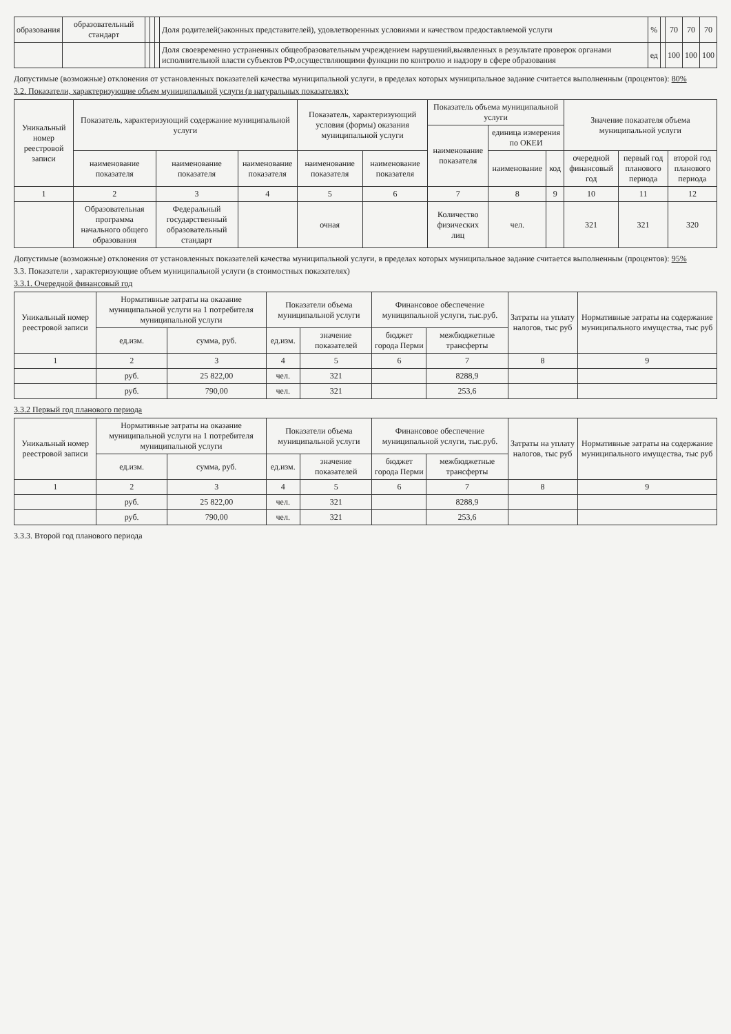| образования | образовательный стандарт | | | | Доля родителей(законных представителей), удовлетворенных условиями и качеством предоставляемой услуги | % | | 70 | 70 | 70 |
| | | | | | Доля своевременно устраненных общеобразовательным учреждением нарушений,выявленных в результате проверок органами исполнительной власти субъектов РФ,осуществляющими функции по контролю и надзору в сфере образования | ед | | 100 | 100 | 100 |
Допустимые (возможные) отклонения от установленных показателей качества муниципальной услуги, в пределах которых муниципальное задание считается выполненным (процентов): 80%
3.2. Показатели, характеризующие объем муниципальной услуги (в натуральных показателях):
| Уникальный номер реестровой записи | Показатель, характеризующий содержание муниципальной услуги | | | Показатель, характеризующий условия (формы) оказания муниципальной услуги | | Показатель объема муниципальной услуги | | | Значение показателя объема муниципальной услуги | | |
| --- | --- | --- | --- | --- | --- | --- | --- | --- | --- | --- | --- |
| | | | | | | наименование показателя | единица измерения по ОКЕИ | | | | |
| | наименование показателя | наименование показателя | наименование показателя | наименование показателя | наименование показателя | | наименование | код | очередной финансовый год | первый год планового периода | второй год планового периода |
| 1 | 2 | 3 | 4 | 5 | 6 | 7 | 8 | 9 | 10 | 11 | 12 |
| | Образовательная программа начального общего образования | Федеральный государственный образовательный стандарт | | очная | | Количество физических лиц | чел. | | 321 | 321 | 320 |
Допустимые (возможные) отклонения от установленных показателей качества муниципальной услуги, в пределах которых муниципальное задание считается выполненным (процентов): 95%
3.3. Показатели , характеризующие объем муниципальной услуги (в стоимостных показателях)
3.3.1. Очередной финансовый год
| Уникальный номер реестровой записи | Нормативные затраты на оказание муниципальной услуги на 1 потребителя муниципальной услуги | | Показатели объема муниципальной услуги | | Финансовое обеспечение муниципальной услуги, тыс.руб. | | Затраты на уплату налогов, тыс руб | Нормативные затраты на содержание муниципального имущества, тыс руб |
| --- | --- | --- | --- | --- | --- | --- | --- | --- |
| | ед.изм. | сумма, руб. | ед.изм. | значение показателей | бюджет города Перми | межбюджетные трансферты | | |
| 1 | 2 | 3 | 4 | 5 | 6 | 7 | 8 | 9 |
| | руб. | 25 822,00 | чел. | 321 | | 8288,9 | | |
| | руб. | 790,00 | чел. | 321 | | 253,6 | | |
3.3.2 Первый год планового периода
| Уникальный номер реестровой записи | Нормативные затраты на оказание муниципальной услуги на 1 потребителя муниципальной услуги | | Показатели объема муниципальной услуги | | Финансовое обеспечение муниципальной услуги, тыс.руб. | | Затраты на уплату налогов, тыс руб | Нормативные затраты на содержание муниципального имущества, тыс руб |
| --- | --- | --- | --- | --- | --- | --- | --- | --- |
| | ед.изм. | сумма, руб. | ед.изм. | значение показателей | бюджет города Перми | межбюджетные трансферты | | |
| 1 | 2 | 3 | 4 | 5 | 6 | 7 | 8 | 9 |
| | руб. | 25 822,00 | чел. | 321 | | 8288,9 | | |
| | руб. | 790,00 | чел. | 321 | | 253,6 | | |
3.3.3. Второй год планового периода